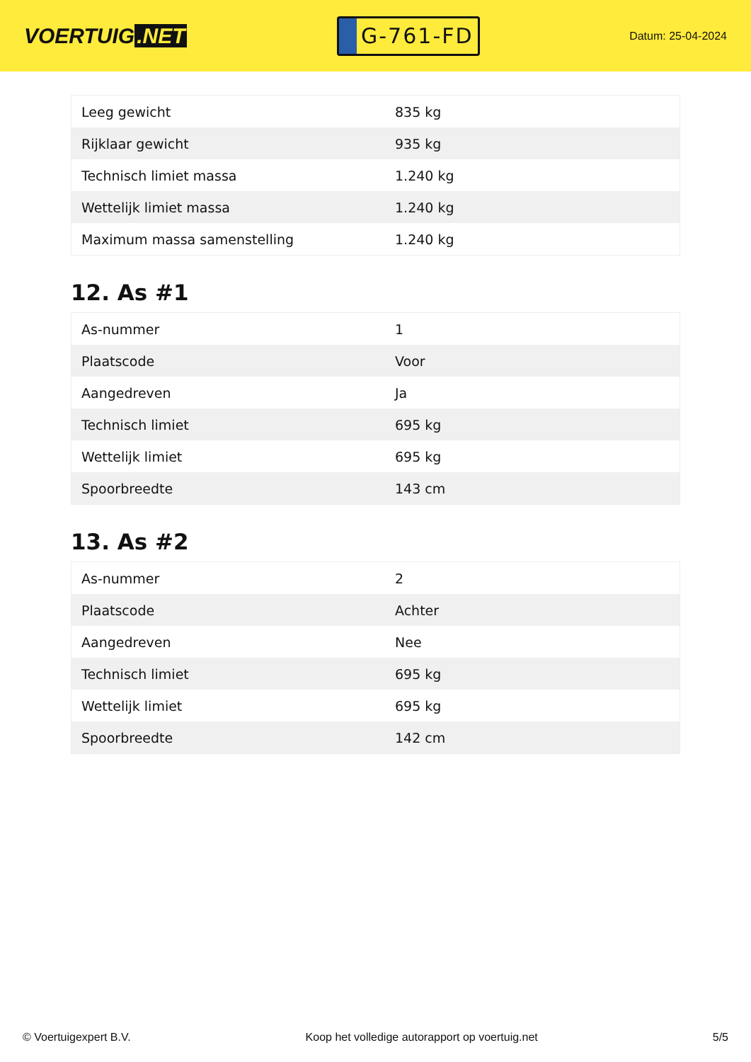VOERTUIG.NET
G-761-FD
Datum: 25-04-2024
| Leeg gewicht | 835 kg |
| Rijklaar gewicht | 935 kg |
| Technisch limiet massa | 1.240 kg |
| Wettelijk limiet massa | 1.240 kg |
| Maximum massa samenstelling | 1.240 kg |
12. As #1
| As-nummer | 1 |
| Plaatscode | Voor |
| Aangedreven | Ja |
| Technisch limiet | 695 kg |
| Wettelijk limiet | 695 kg |
| Spoorbreedte | 143 cm |
13. As #2
| As-nummer | 2 |
| Plaatscode | Achter |
| Aangedreven | Nee |
| Technisch limiet | 695 kg |
| Wettelijk limiet | 695 kg |
| Spoorbreedte | 142 cm |
© Voertuigexpert B.V. Koop het volledige autorapport op voertuig.net 5/5